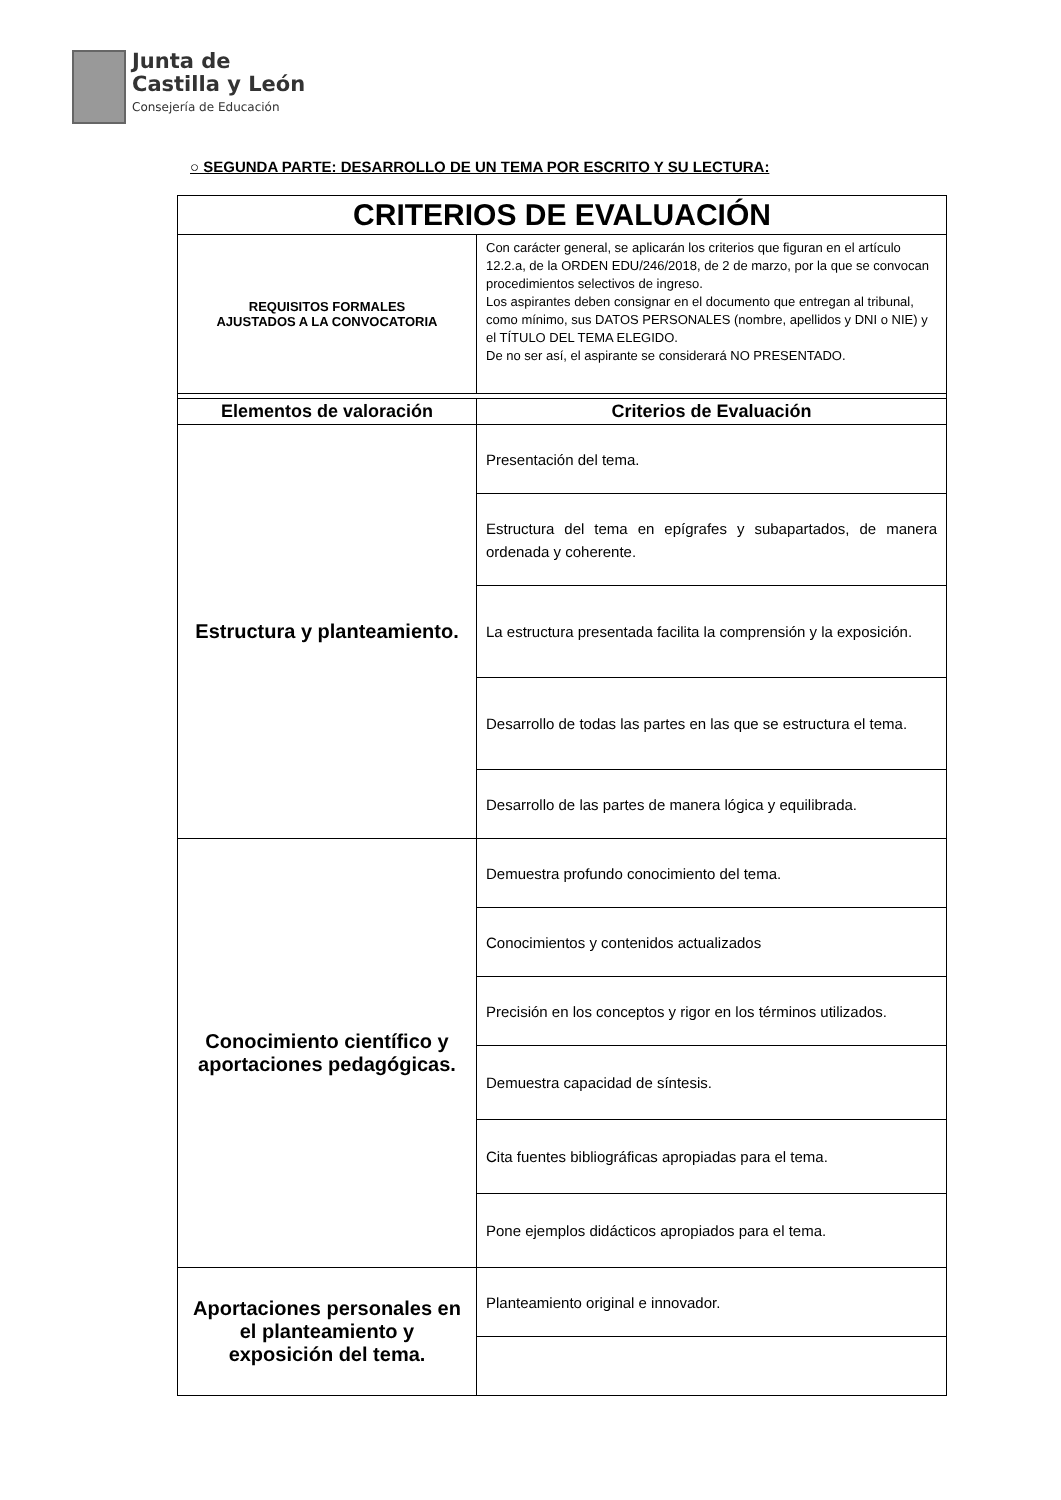Junta de
Castilla y León
Consejería de Educación
○ SEGUNDA PARTE: DESARROLLO DE UN TEMA POR ESCRITO Y SU LECTURA:
| CRITERIOS DE EVALUACIÓN | |
| REQUISITOS FORMALES AJUSTADOS A LA CONVOCATORIA | Con carácter general, se aplicarán los criterios que figuran en el artículo 12.2.a, de la ORDEN EDU/246/2018, de 2 de marzo, por la que se convocan procedimientos selectivos de ingreso. Los aspirantes deben consignar en el documento que entregan al tribunal, como mínimo, sus DATOS PERSONALES (nombre, apellidos y DNI o NIE) y el TÍTULO DEL TEMA ELEGIDO. De no ser así, el aspirante se considerará NO PRESENTADO. |
| Elementos de valoración | Criterios de Evaluación |
| Estructura y planteamiento. | Presentación del tema. |
| | Estructura del tema en epígrafes y subapartados, de manera ordenada y coherente. |
| | La estructura presentada facilita la comprensión y la exposición. |
| | Desarrollo de todas las partes en las que se estructura el tema. |
| | Desarrollo de las partes de manera lógica y equilibrada. |
| Conocimiento científico y aportaciones pedagógicas. | Demuestra profundo conocimiento del tema. |
| | Conocimientos y contenidos actualizados |
| | Precisión en los conceptos y rigor en los términos utilizados. |
| | Demuestra capacidad de síntesis. |
| | Cita fuentes bibliográficas apropiadas para el tema. |
| | Pone ejemplos didácticos apropiados para el tema. |
| Aportaciones personales en el planteamiento y exposición del tema. | Planteamiento original e innovador. |